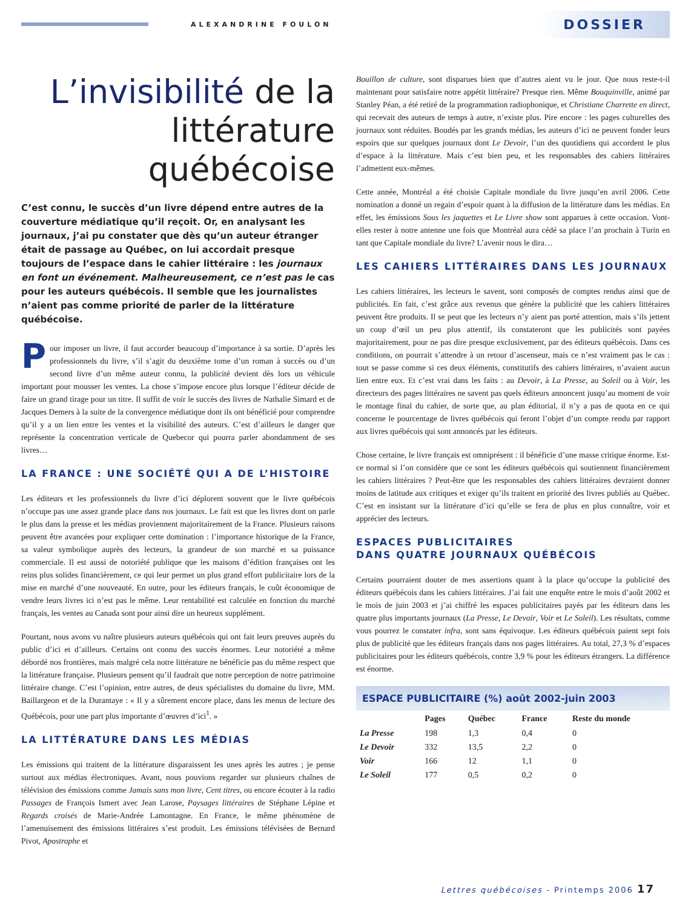ALEXANDRINE FOULON
DOSSIER
L’invisibilité de la littérature québécoise
C’est connu, le succès d’un livre dépend entre autres de la couverture médiatique qu’il reçoit. Or, en analysant les journaux, j’ai pu constater que dès qu’un auteur étranger était de passage au Québec, on lui accordait presque toujours de l’espace dans le cahier littéraire : les journaux en font un événement. Malheureusement, ce n’est pas le cas pour les auteurs québécois. Il semble que les journalistes n’aient pas comme priorité de parler de la littérature québécoise.
Pour imposer un livre, il faut accorder beaucoup d’importance à sa sortie. D’après les professionnels du livre, s’il s’agit du deuxième tome d’un roman à succès ou d’un second livre d’un même auteur connu, la publicité devient dès lors un véhicule important pour mousser les ventes. La chose s’impose encore plus lorsque l’éditeur décide de faire un grand tirage pour un titre. Il suffit de voir le succès des livres de Nathalie Simard et de Jacques Demers à la suite de la convergence médiatique dont ils ont bénéficié pour comprendre qu’il y a un lien entre les ventes et la visibilité des auteurs. C’est d’ailleurs le danger que représente la concentration verticale de Quebecor qui pourra parler abondamment de ses livres…
LA FRANCE : UNE SOCIÉTÉ QUI A DE L’HISTOIRE
Les éditeurs et les professionnels du livre d’ici déplorent souvent que le livre québécois n’occupe pas une assez grande place dans nos journaux. Le fait est que les livres dont on parle le plus dans la presse et les médias proviennent majoritairement de la France. Plusieurs raisons peuvent être avancées pour expliquer cette domination : l’importance historique de la France, sa valeur symbolique auprès des lecteurs, la grandeur de son marché et sa puissance commerciale. Il est aussi de notoriété publique que les maisons d’édition françaises ont les reins plus solides financièrement, ce qui leur permet un plus grand effort publicitaire lors de la mise en marché d’une nouveauté. En outre, pour les éditeurs français, le coût économique de vendre leurs livres ici n’est pas le même. Leur rentabilité est calculée en fonction du marché français, les ventes au Canada sont pour ainsi dire un heureux supplément.
Pourtant, nous avons vu naître plusieurs auteurs québécois qui ont fait leurs preuves auprès du public d’ici et d’ailleurs. Certains ont connu des succès énormes. Leur notoriété a même débordé nos frontières, mais malgré cela notre littérature ne bénéficie pas du même respect que la littérature française. Plusieurs pensent qu’il faudrait que notre perception de notre patrimoine littéraire change. C’est l’opinion, entre autres, de deux spécialistes du domaine du livre, MM. Baillargeon et de la Durantaye : « Il y a sûrement encore place, dans les menus de lecture des Québécois, pour une part plus importante d’œuvres d’ici<sup>1</sup>. »
LA LITTÉRATURE DANS LES MÉDIAS
Les émissions qui traitent de la littérature disparaissent les unes après les autres ; je pense surtout aux médias électroniques. Avant, nous pouvions regarder sur plusieurs chaînes de télévision des émissions comme Jamais sans mon livre, Cent titres, ou encore écouter à la radio Passages de François Ismert avec Jean Larose, Paysages littéraires de Stéphane Lépine et Regards croisés de Marie-Andrée Lamontagne. En France, le même phénomène de l’amenuisement des émissions littéraires s’est produit. Les émissions télévisées de Bernard Pivot, Apostrophe et
Bouillon de culture, sont disparues bien que d’autres aient vu le jour. Que nous reste-t-il maintenant pour satisfaire notre appétit littéraire? Presque rien. Même Bouquinville, animé par Stanley Péan, a été retiré de la programmation radiophonique, et Christiane Charrette en direct, qui recevait des auteurs de temps à autre, n’existe plus. Pire encore : les pages culturelles des journaux sont réduites. Boudés par les grands médias, les auteurs d’ici ne peuvent fonder leurs espoirs que sur quelques journaux dont Le Devoir, l’un des quotidiens qui accordent le plus d’espace à la littérature. Mais c’est bien peu, et les responsables des cahiers littéraires l’admettent eux-mêmes.
Cette année, Montréal a été choisie Capitale mondiale du livre jusqu’en avril 2006. Cette nomination a donné un regain d’espoir quant à la diffusion de la littérature dans les médias. En effet, les émissions Sous les jaquettes et Le Livre show sont apparues à cette occasion. Vont-elles rester à notre antenne une fois que Montréal aura cédé sa place l’an prochain à Turin en tant que Capitale mondiale du livre? L’avenir nous le dira…
LES CAHIERS LITTÉRAIRES DANS LES JOURNAUX
Les cahiers littéraires, les lecteurs le savent, sont composés de comptes rendus ainsi que de publicités. En fait, c’est grâce aux revenus que génère la publicité que les cahiers littéraires peuvent être produits. Il se peut que les lecteurs n’y aient pas porté attention, mais s’ils jettent un coup d’œil un peu plus attentif, ils constateront que les publicités sont payées majoritairement, pour ne pas dire presque exclusivement, par des éditeurs québécois. Dans ces conditions, on pourrait s’attendre à un retour d’ascenseur, mais ce n’est vraiment pas le cas : tout se passe comme si ces deux éléments, constitutifs des cahiers littéraires, n’avaient aucun lien entre eux. Et c’est vrai dans les faits : au Devoir, à La Presse, au Soleil ou à Voir, les directeurs des pages littéraires ne savent pas quels éditeurs annoncent jusqu’au moment de voir le montage final du cahier, de sorte que, au plan éditorial, il n’y a pas de quota en ce qui concerne le pourcentage de livres québécois qui feront l’objet d’un compte rendu par rapport aux livres québécois qui sont annoncés par les éditeurs.
Chose certaine, le livre français est omniprésent : il bénéficie d’une masse critique énorme. Est-ce normal si l’on considère que ce sont les éditeurs québécois qui soutiennent financièrement les cahiers littéraires ? Peut-être que les responsables des cahiers littéraires devraient donner moins de latitude aux critiques et exiger qu’ils traitent en priorité des livres publiés au Québec. C’est en insistant sur la littérature d’ici qu’elle se fera de plus en plus connaître, voir et apprécier des lecteurs.
ESPACES PUBLICITAIRES
DANS QUATRE JOURNAUX QUÉBÉCOIS
Certains pourraient douter de mes assertions quant à la place qu’occupe la publicité des éditeurs québécois dans les cahiers littéraires. J’ai fait une enquête entre le mois d’août 2002 et le mois de juin 2003 et j’ai chiffré les espaces publicitaires payés par les éditeurs dans les quatre plus importants journaux (La Presse, Le Devoir, Voir et Le Soleil). Les résultats, comme vous pourrez le constater infra, sont sans équivoque. Les éditeurs québécois paient sept fois plus de publicité que les éditeurs français dans nos pages littéraires. Au total, 27,3 % d’espaces publicitaires pour les éditeurs québécois, contre 3,9 % pour les éditeurs étrangers. La différence est énorme.
ESPACE PUBLICITAIRE (%) août 2002-juin 2003
| | Pages | Québec | France | Reste du monde |
| --- | --- | --- | --- | --- |
| La Presse | 198 | 1,3 | 0,4 | 0 |
| Le Devoir | 332 | 13,5 | 2,2 | 0 |
| Voir | 166 | 12 | 1,1 | 0 |
| Le Soleil | 177 | 0,5 | 0,2 | 0 |
Lettres québécoises - Printemps 2006 17